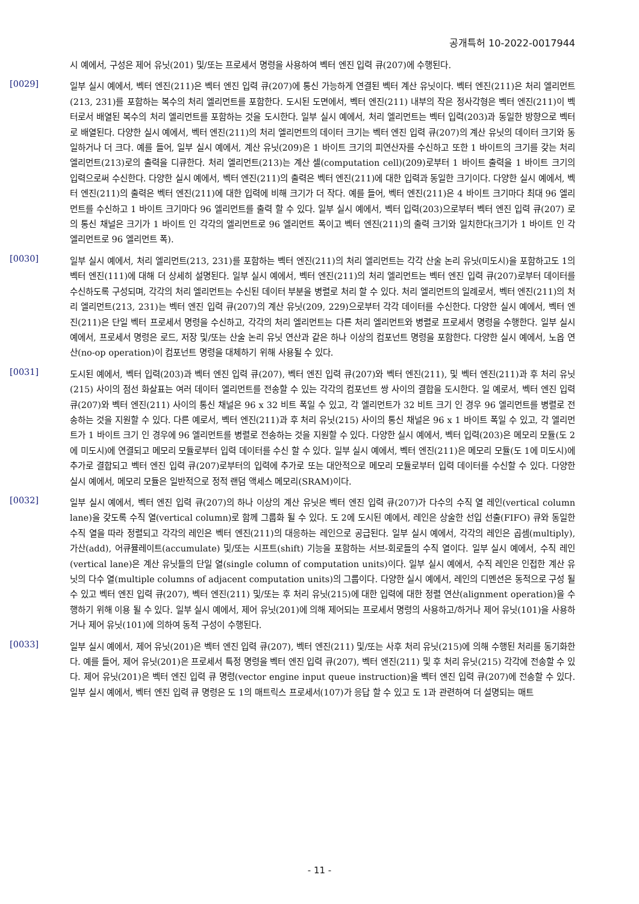공개특허 10-2022-0017944
시 예에서, 구성은 제어 유닛(201) 및/또는 프로세서 명령을 사용하여 벡터 엔진 입력 큐(207)에 수행된다.
[0029]
일부 실시 예에서, 벡터 엔진(211)은 벡터 엔진 입력 큐(207)에 통신 가능하게 연결된 벡터 계산 유닛이다. 벡터 엔진(211)은 처리 엘리먼트(213, 231)를 포함하는 복수의 처리 엘리먼트를 포함한다. 도시된 도면에서, 벡터 엔진(211) 내부의 작은 정사각형은 벡터 엔진(211)이 벡터로서 배열된 복수의 처리 엘리먼트를 포함하는 것을 도시한다. 일부 실시 예에서, 처리 엘리먼트는 벡터 입력(203)과 동일한 방향으로 벡터로 배열된다. 다양한 실시 예에서, 벡터 엔진(211)의 처리 엘리먼트의 데이터 크기는 벡터 엔진 입력 큐(207)의 계산 유닛의 데이터 크기와 동일하거나 더 크다. 예를 들어, 일부 실시 예에서, 계산 유닛(209)은 1 바이트 크기의 피연산자를 수신하고 또한 1 바이트의 크기를 갖는 처리 엘리먼트(213)로의 출력을 디큐한다. 처리 엘리먼트(213)는 계산 셀(computation cell)(209)로부터 1 바이트 출력을 1 바이트 크기의 입력으로써 수신한다. 다양한 실시 예에서, 벡터 엔진(211)의 출력은 벡터 엔진(211)에 대한 입력과 동일한 크기이다. 다양한 실시 예에서, 벡터 엔진(211)의 출력은 벡터 엔진(211)에 대한 입력에 비해 크기가 더 작다. 예를 들어, 벡터 엔진(211)은 4 바이트 크기마다 최대 96 엘리먼트를 수신하고 1 바이트 크기마다 96 엘리먼트를 출력 할 수 있다. 일부 실시 예에서, 벡터 입력(203)으로부터 벡터 엔진 입력 큐(207) 로의 통신 채널은 크기가 1 바이트 인 각각의 엘리먼트로 96 엘리먼트 폭이고 벡터 엔진(211)의 출력 크기와 일치한다(크기가 1 바이트 인 각 엘리먼트로 96 엘리먼트 폭).
[0030]
일부 실시 예에서, 처리 엘리먼트(213, 231)를 포함하는 벡터 엔진(211)의 처리 엘리먼트는 각각 산술 논리 유닛(미도시)을 포함하고도 1의 벡터 엔진(111)에 대해 더 상세히 설명된다. 일부 실시 예에서, 벡터 엔진(211)의 처리 엘리먼트는 벡터 엔진 입력 큐(207)로부터 데이터를 수신하도록 구성되며, 각각의 처리 엘리먼트는 수신된 데이터 부분을 병렬로 처리 할 수 있다. 처리 엘리먼트의 일례로서, 벡터 엔진(211)의 처리 엘리먼트(213, 231)는 벡터 엔진 입력 큐(207)의 계산 유닛(209, 229)으로부터 각각 데이터를 수신한다. 다양한 실시 예에서, 벡터 엔진(211)은 단일 벡터 프로세서 명령을 수신하고, 각각의 처리 엘리먼트는 다른 처리 엘리먼트와 병렬로 프로세서 명령을 수행한다. 일부 실시 예에서, 프로세서 명령은 로드, 저장 및/또는 산술 논리 유닛 연산과 같은 하나 이상의 컴포넌트 명령을 포함한다. 다양한 실시 예에서, 노옵 연산(no-op operation)이 컴포넌트 명령을 대체하기 위해 사용될 수 있다.
[0031]
도시된 예에서, 벡터 입력(203)과 벡터 엔진 입력 큐(207), 벡터 엔진 입력 큐(207)와 벡터 엔진(211), 및 벡터 엔진(211)과 후 처리 유닛(215) 사이의 점선 화살표는 여러 데이터 엘리먼트를 전송할 수 있는 각각의 컴포넌트 쌍 사이의 결합을 도시한다. 일 예로서, 벡터 엔진 입력 큐(207)와 벡터 엔진(211) 사이의 통신 채널은 96 x 32 비트 폭일 수 있고, 각 엘리먼트가 32 비트 크기 인 경우 96 엘리먼트를 병렬로 전송하는 것을 지원할 수 있다. 다른 예로서, 벡터 엔진(211)과 후 처리 유닛(215) 사이의 통신 채널은 96 x 1 바이트 폭일 수 있고, 각 엘리먼트가 1 바이트 크기 인 경우에 96 엘리먼트를 병렬로 전송하는 것을 지원할 수 있다. 다양한 실시 예에서, 벡터 입력(203)은 메모리 모듈(도 2에 미도시)에 연결되고 메모리 모듈로부터 입력 데이터를 수신 할 수 있다. 일부 실시 예에서, 벡터 엔진(211)은 메모리 모듈(도 1에 미도시)에 추가로 결합되고 벡터 엔진 입력 큐(207)로부터의 입력에 추가로 또는 대안적으로 메모리 모듈로부터 입력 데이터를 수신할 수 있다. 다양한 실시 예에서, 메모리 모듈은 일반적으로 정적 랜덤 액세스 메모리(SRAM)이다.
[0032]
일부 실시 예에서, 벡터 엔진 입력 큐(207)의 하나 이상의 계산 유닛은 벡터 엔진 입력 큐(207)가 다수의 수직 열 레인(vertical column lane)을 갖도록 수직 열(vertical column)로 함께 그룹화 될 수 있다. 도 2에 도시된 예에서, 레인은 상술한 선입 선출(FIFO) 큐와 동일한 수직 열을 따라 정렬되고 각각의 레인은 벡터 엔진(211)의 대응하는 레인으로 공급된다. 일부 실시 예에서, 각각의 레인은 곱셈(multiply), 가산(add), 어큐뮬레이트(accumulate) 및/또는 시프트(shift) 기능을 포함하는 서브-회로들의 수직 열이다. 일부 실시 예에서, 수직 레인(vertical lane)은 계산 유닛들의 단일 열(single column of computation units)이다. 일부 실시 예에서, 수직 레인은 인접한 계산 유닛의 다수 열(multiple columns of adjacent computation units)의 그룹이다. 다양한 실시 예에서, 레인의 디멘션은 동적으로 구성 될 수 있고 벡터 엔진 입력 큐(207), 벡터 엔진(211) 및/또는 후 처리 유닛(215)에 대한 입력에 대한 정렬 연산(alignment operation)을 수행하기 위해 이용 될 수 있다. 일부 실시 예에서, 제어 유닛(201)에 의해 제어되는 프로세서 명령의 사용하고/하거나 제어 유닛(101)을 사용하거나 제어 유닛(101)에 의하여 동적 구성이 수행된다.
[0033]
일부 실시 예에서, 제어 유닛(201)은 벡터 엔진 입력 큐(207), 벡터 엔진(211) 및/또는 사후 처리 유닛(215)에 의해 수행된 처리를 동기화한다. 예를 들어, 제어 유닛(201)은 프로세서 특정 명령을 벡터 엔진 입력 큐(207), 벡터 엔진(211) 및 후 처리 유닛(215) 각각에 전송할 수 있다. 제어 유닛(201)은 벡터 엔진 입력 큐 명령(vector engine input queue instruction)을 벡터 엔진 입력 큐(207)에 전송할 수 있다. 일부 실시 예에서, 벡터 엔진 입력 큐 명령은 도 1의 매트릭스 프로세서(107)가 응답 할 수 있고 도 1과 관련하여 더 설명되는 매트
- 11 -